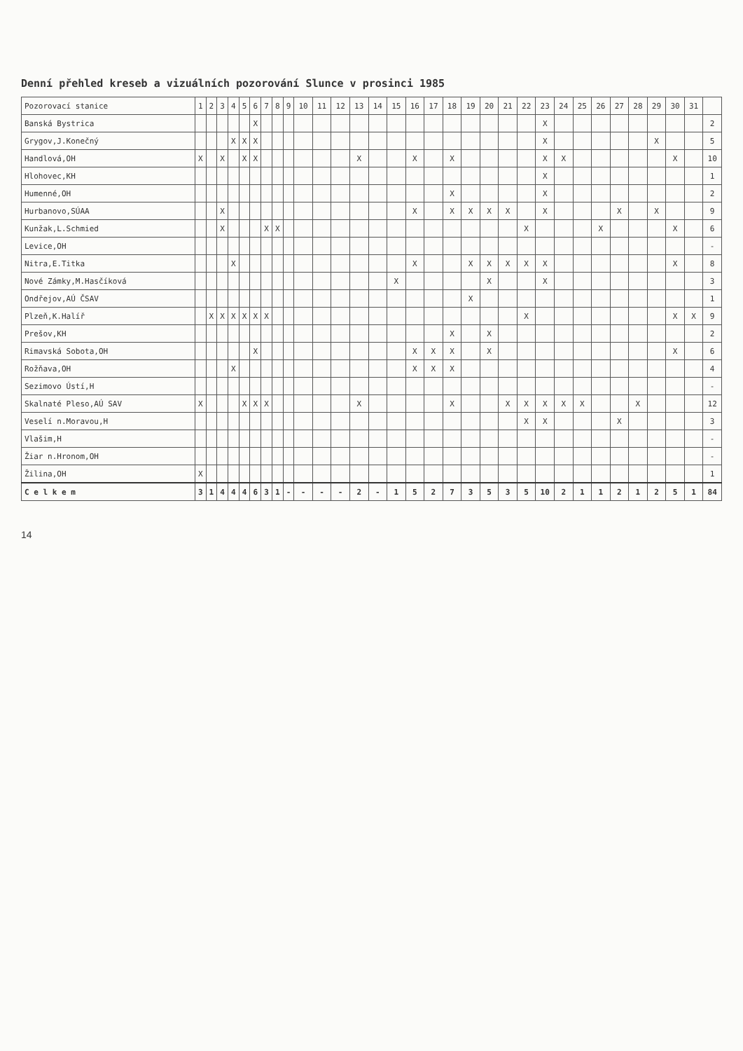Denní přehled kreseb a vizuálních pozorování Slunce v prosinci 1985
| Pozorovací stanice | 1 | 2 | 3 | 4 | 5 | 6 | 7 | 8 | 9 | 10 | 11 | 12 | 13 | 14 | 15 | 16 | 17 | 18 | 19 | 20 | 21 | 22 | 23 | 24 | 25 | 26 | 27 | 28 | 29 | 30 | 31 | |
| --- | --- | --- | --- | --- | --- | --- | --- | --- | --- | --- | --- | --- | --- | --- | --- | --- | --- | --- | --- | --- | --- | --- | --- | --- | --- | --- | --- | --- | --- | --- | --- | --- |
| Banská Bystrica | | | | | | X | | | | | | | | | | | | | | | | | X | | | | | | | | | 2 |
| Grygov,J.Konečný | | | | X | X | X | | | | | | | | | | | | | | | | | X | | | | | | X | | | 5 |
| Handlová,OH | X | | X | | X | X | | | | | | | X | | | X | | X | | | | | X | X | | | | | | X | | 10 |
| Hlohovec,KH | | | | | | | | | | | | | | | | | | | | | | | X | | | | | | | | | 1 |
| Humenné,OH | | | | | | | | | | | | | | | | | | X | | | | | X | | | | | | | | | 2 |
| Hurbanovo,SÚAA | | | X | | | | | | | | | | | | | X | | X | X | X | X | | X | | | | X | | X | | | 9 |
| Kunžak,L.Schmied | | | X | | | | X | X | | | | | | | | | | | | | | X | | | | X | | | | X | | 6 |
| Levice,OH | | | | | | | | | | | | | | | | | | | | | | | | | | | | | | | | - |
| Nitra,E.Titka | | | | X | | | | | | | | | | | | X | | | X | X | X | X | X | | | | | | | X | | 8 |
| Nové Zámky,M.Hasčíková | | | | | | | | | | | | | | | X | | | | | X | | | X | | | | | | | | | 3 |
| Ondřejov,AÚ ČSAV | | | | | | | | | | | | | | | | | | | X | | | | | | | | | | | | | 1 |
| Plzeň,K.Halíř | | X | X | X | X | X | X | | | | | | | | | | | | | | | X | | | | | | | | X | X | 9 |
| Prešov,KH | | | | | | | | | | | | | | | | | | X | | X | | | | | | | | | | | | 2 |
| Rimavská Sobota,OH | | | | | | X | | | | | | | | | | X | X | X | | X | | | | | | | | | | X | | 6 |
| Rožňava,OH | | | | X | | | | | | | | | | | | X | X | X | | | | | | | | | | | | | | 4 |
| Sezimovo Ústí,H | | | | | | | | | | | | | | | | | | | | | | | | | | | | | | | | - |
| Skalnaté Pleso,AÚ SAV | X | | | | X | X | X | | | | | | X | | | | | X | | | X | X | X | X | X | | | X | | | | 12 |
| Veselí n.Moravou,H | | | | | | | | | | | | | | | | | | | | | | X | X | | | | X | | | | | 3 |
| Vlašim,H | | | | | | | | | | | | | | | | | | | | | | | | | | | | | | | | - |
| Žiar n.Hronom,OH | | | | | | | | | | | | | | | | | | | | | | | | | | | | | | | | - |
| Žilina,OH | X | | | | | | | | | | | | | | | | | | | | | | | | | | | | | | | 1 |
| C e l k e m | 3 | 1 | 4 | 4 | 4 | 6 | 3 | 1 | - | - | - | - | 2 | - | 1 | 5 | 2 | 7 | 3 | 5 | 3 | 5 | 10 | 2 | 1 | 1 | 2 | 1 | 2 | 5 | 1 | 84 |
14